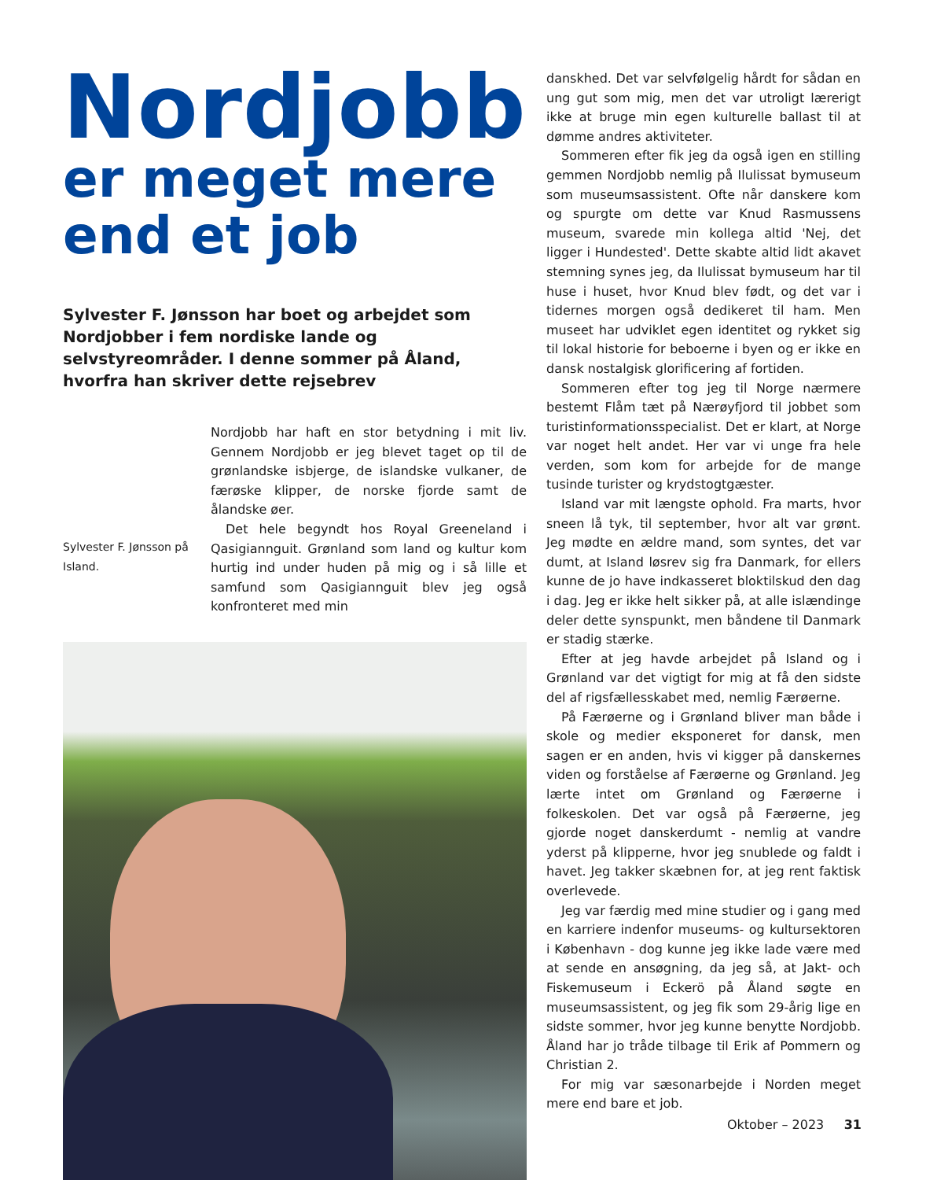Nordjobb
er meget mere
end et job
Sylvester F. Jønsson har boet og arbejdet som Nordjobber i fem nordiske lande og selvstyreområder. I denne sommer på Åland, hvorfra han skriver dette rejsebrev
Sylvester F. Jønsson på Island.
Nordjobb har haft en stor betydning i mit liv. Gennem Nordjobb er jeg blevet taget op til de grønlandske isbjerge, de islandske vulkaner, de færøske klipper, de norske fjorde samt de ålandske øer.
Det hele begyndt hos Royal Greeneland i Qasigiannguit. Grønland som land og kultur kom hurtig ind under huden på mig og i så lille et samfund som Qasigiannguit blev jeg også konfronteret med min
danskhed. Det var selvfølgelig hårdt for sådan en ung gut som mig, men det var utroligt lærerigt ikke at bruge min egen kulturelle ballast til at dømme andres aktiviteter.
Sommeren efter fik jeg da også igen en stilling gemmen Nordjobb nemlig på Ilulissat bymuseum som museumsassistent. Ofte når danskere kom og spurgte om dette var Knud Rasmussens museum, svarede min kollega altid 'Nej, det ligger i Hundested'. Dette skabte altid lidt akavet stemning synes jeg, da Ilulissat bymuseum har til huse i huset, hvor Knud blev født, og det var i tidernes morgen også dedikeret til ham. Men museet har udviklet egen identitet og rykket sig til lokal historie for beboerne i byen og er ikke en dansk nostalgisk glorificering af fortiden.
Sommeren efter tog jeg til Norge nærmere bestemt Flåm tæt på Nærøyfjord til jobbet som turistinformationsspecialist. Det er klart, at Norge var noget helt andet. Her var vi unge fra hele verden, som kom for arbejde for de mange tusinde turister og krydstogtgæster.
Island var mit længste ophold. Fra marts, hvor sneen lå tyk, til september, hvor alt var grønt. Jeg mødte en ældre mand, som syntes, det var dumt, at Island løsrev sig fra Danmark, for ellers kunne de jo have indkasseret bloktilskud den dag i dag. Jeg er ikke helt sikker på, at alle islændinge deler dette synspunkt, men båndene til Danmark er stadig stærke.
Efter at jeg havde arbejdet på Island og i Grønland var det vigtigt for mig at få den sidste del af rigsfællesskabet med, nemlig Færøerne.
På Færøerne og i Grønland bliver man både i skole og medier eksponeret for dansk, men sagen er en anden, hvis vi kigger på danskernes viden og forståelse af Færøerne og Grønland. Jeg lærte intet om Grønland og Færøerne i folkeskolen. Det var også på Færøerne, jeg gjorde noget danskerdumt - nemlig at vandre yderst på klipperne, hvor jeg snublede og faldt i havet. Jeg takker skæbnen for, at jeg rent faktisk overlevede.
Jeg var færdig med mine studier og i gang med en karriere indenfor museums- og kultursektoren i København - dog kunne jeg ikke lade være med at sende en ansøgning, da jeg så, at Jakt- och Fiskemuseum i Eckerö på Åland søgte en museumsassistent, og jeg fik som 29-årig lige en sidste sommer, hvor jeg kunne benytte Nordjobb. Åland har jo tråde tilbage til Erik af Pommern og Christian 2.
For mig var sæsonarbejde i Norden meget mere end bare et job.
Oktober – 2023 31